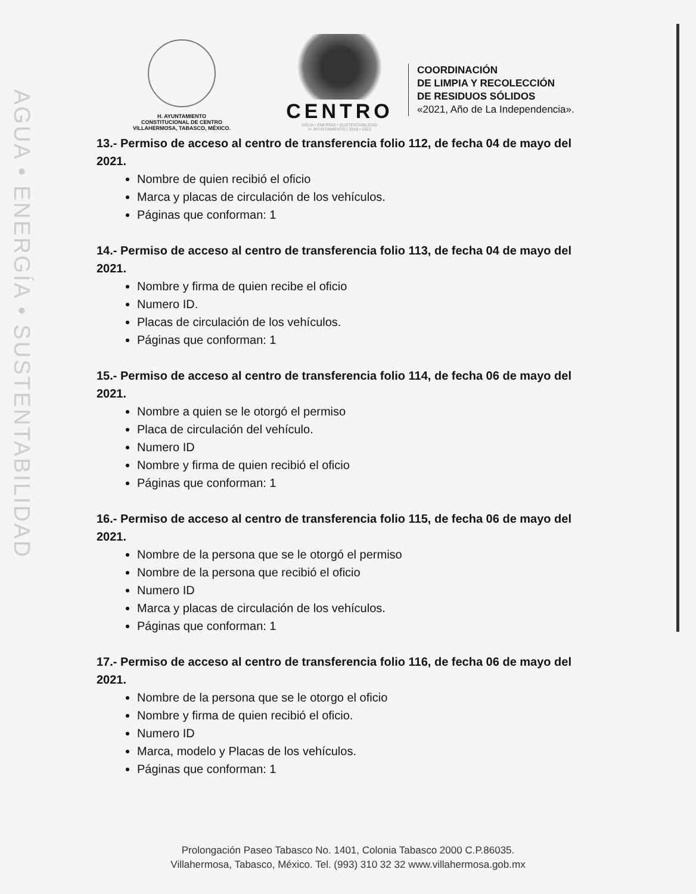AGUA • ENERGÍA • SUSTENTABILIDAD
H. AYUNTAMIENTO
CONSTITUCIONAL DE CENTRO
VILLAHERMOSA, TABASCO, MÉXICO.
CENTRO
AGUA • ENERGÍA • SUSTENTABILIDAD
H. AYUNTAMIENTO | 2018 • 2021
COORDINACIÓN
DE LIMPIA Y RECOLECCIÓN
DE RESIDUOS SÓLIDOS
«2021, Año de La Independencia».
13.- Permiso de acceso al centro de transferencia folio 112, de fecha 04 de mayo del 2021.
Nombre de quien recibió el oficio
Marca y placas de circulación de los vehículos.
Páginas que conforman: 1
14.- Permiso de acceso al centro de transferencia folio 113, de fecha 04 de mayo del 2021.
Nombre y firma de quien recibe el oficio
Numero ID.
Placas de circulación de los vehículos.
Páginas que conforman: 1
15.- Permiso de acceso al centro de transferencia folio 114, de fecha 06 de mayo del 2021.
Nombre a quien se le otorgó el permiso
Placa de circulación del vehículo.
Numero ID
Nombre y firma de quien recibió el oficio
Páginas que conforman: 1
16.- Permiso de acceso al centro de transferencia folio 115, de fecha 06 de mayo del 2021.
Nombre de la persona que se le otorgó el permiso
Nombre de la persona que recibió el oficio
Numero ID
Marca y placas de circulación de los vehículos.
Páginas que conforman: 1
17.- Permiso de acceso al centro de transferencia folio 116, de fecha 06 de mayo del 2021.
Nombre de la persona que se le otorgo el oficio
Nombre y firma de quien recibió el oficio.
Numero ID
Marca, modelo y Placas de los vehículos.
Páginas que conforman: 1
Prolongación Paseo Tabasco No. 1401, Colonia Tabasco 2000 C.P.86035.
Villahermosa, Tabasco, México. Tel. (993) 310 32 32 www.villahermosa.gob.mx